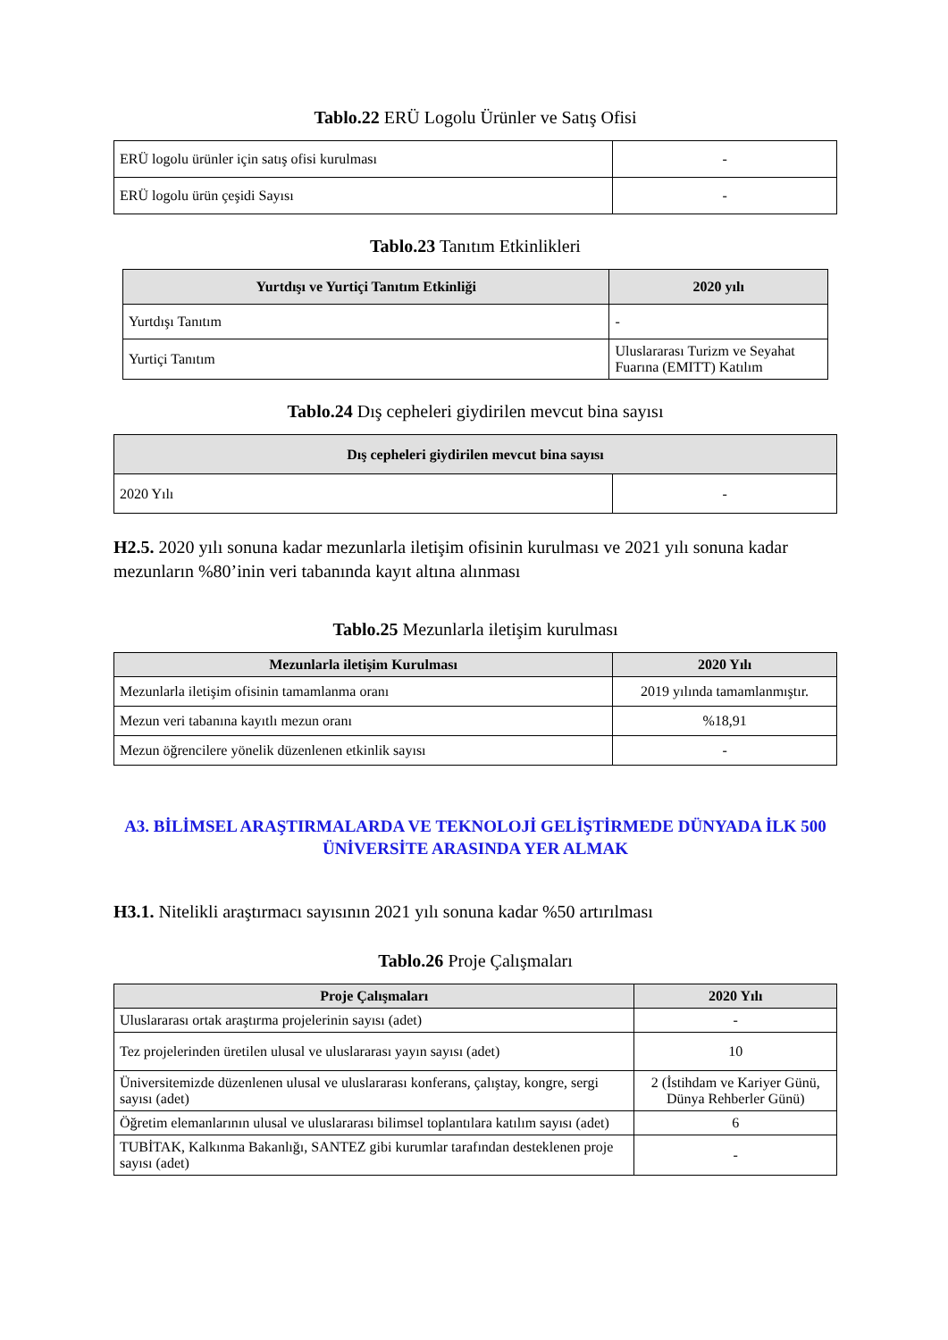Tablo.22 ERÜ Logolu Ürünler ve Satış Ofisi
| ERÜ logolu ürünler için satış ofisi kurulması | - |
| ERÜ logolu ürün çeşidi Sayısı | - |
Tablo.23 Tanıtım Etkinlikleri
| Yurtdışı ve Yurtiçi Tanıtım Etkinliği | 2020 yılı |
| --- | --- |
| Yurtdışı Tanıtım | - |
| Yurtiçi Tanıtım | Uluslararası Turizm ve Seyahat Fuarına (EMITT) Katılım |
Tablo.24 Dış cepheleri giydirilen mevcut bina sayısı
| Dış cepheleri giydirilen mevcut bina sayısı | |
| --- | --- |
| 2020 Yılı | - |
H2.5. 2020 yılı sonuna kadar mezunlarla iletişim ofisinin kurulması ve 2021 yılı sonuna kadar mezunların %80’inin veri tabanında kayıt altına alınması
Tablo.25 Mezunlarla iletişim kurulması
| Mezunlarla iletişim Kurulması | 2020 Yılı |
| --- | --- |
| Mezunlarla iletişim ofisinin tamamlanma oranı | 2019 yılında tamamlanmıştır. |
| Mezun veri tabanına kayıtlı mezun oranı | %18,91 |
| Mezun öğrencilere yönelik düzenlenen etkinlik sayısı | - |
A3. BİLİMSEL ARAŞTIRMALARDA VE TEKNOLOJİ GELİŞTİRMEDE DÜNYADA İLK 500 ÜNİVERSİTE ARASINDA YER ALMAK
H3.1. Nitelikli araştırmacı sayısının 2021 yılı sonuna kadar %50 artırılması
Tablo.26 Proje Çalışmaları
| Proje Çalışmaları | 2020 Yılı |
| --- | --- |
| Uluslararası ortak araştırma projelerinin sayısı (adet) | - |
| Tez projelerinden üretilen ulusal ve uluslararası yayın sayısı (adet) | 10 |
| Üniversitemizde düzenlenen ulusal ve uluslararası konferans, çalıştay, kongre, sergi sayısı (adet) | 2 (İstihdam ve Kariyer Günü, Dünya Rehberler Günü) |
| Öğretim elemanlarının ulusal ve uluslararası bilimsel toplantılara katılım sayısı (adet) | 6 |
| TUBİTAK, Kalkınma Bakanlığı, SANTEZ gibi kurumlar tarafından desteklenen proje sayısı (adet) | - |